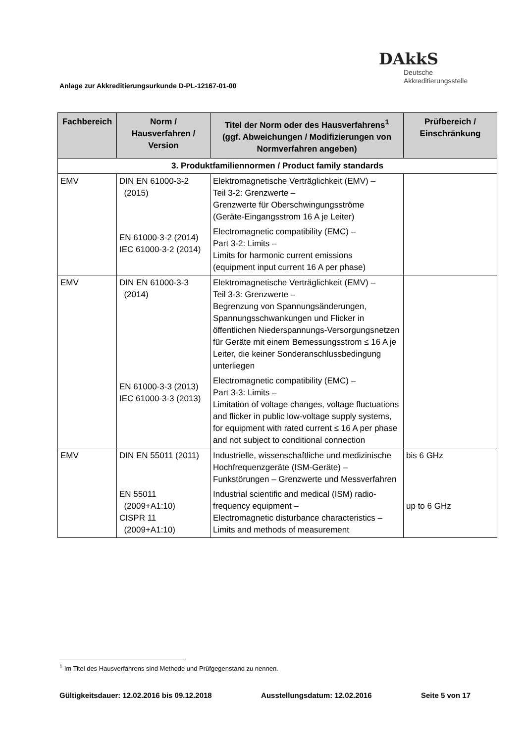Anlage zur Akkreditierungsurkunde D-PL-12167-01-00
DAkkS
Deutsche
Akkreditierungsstelle
| Fachbereich | Norm / Hausverfahren / Version | Titel der Norm oder des Hausverfahrens<sup>1</sup> (ggf. Abweichungen / Modifizierungen von Normverfahren angeben) | Prüfbereich / Einschränkung |
| --- | --- | --- | --- |
| 3. Produktfamiliennormen / Product family standards | | | |
| EMV | DIN EN 61000-3-2 (2015) EN 61000-3-2 (2014) IEC 61000-3-2 (2014) | Elektromagnetische Verträglichkeit (EMV) – Teil 3-2: Grenzwerte – Grenzwerte für Oberschwingungsströme (Geräte-Eingangsstrom 16 A je Leiter) Electromagnetic compatibility (EMC) – Part 3-2: Limits – Limits for harmonic current emissions (equipment input current 16 A per phase) | |
| EMV | DIN EN 61000-3-3 (2014) EN 61000-3-3 (2013) IEC 61000-3-3 (2013) | Elektromagnetische Verträglichkeit (EMV) – Teil 3-3: Grenzwerte – Begrenzung von Spannungsänderungen, Spannungsschwankungen und Flicker in öffentlichen Niederspannungs-Versorgungsnetzen für Geräte mit einem Bemessungsstrom ≤ 16 A je Leiter, die keiner Sonderanschlussbedingung unterliegen Electromagnetic compatibility (EMC) – Part 3-3: Limits – Limitation of voltage changes, voltage fluctuations and flicker in public low-voltage supply systems, for equipment with rated current ≤ 16 A per phase and not subject to conditional connection | |
| EMV | DIN EN 55011 (2011) EN 55011 (2009+A1:10) CISPR 11 (2009+A1:10) | Industrielle, wissenschaftliche und medizinische Hochfrequenzgeräte (ISM-Geräte) – Funkstörungen – Grenzwerte und Messverfahren Industrial scientific and medical (ISM) radio-frequency equipment – Electromagnetic disturbance characteristics – Limits and methods of measurement | bis 6 GHz up to 6 GHz |
<sup>1</sup> Im Titel des Hausverfahrens sind Methode und Prüfgegenstand zu nennen.
Gültigkeitsdauer: 12.02.2016 bis 09.12.2018 Ausstellungsdatum: 12.02.2016 Seite 5 von 17